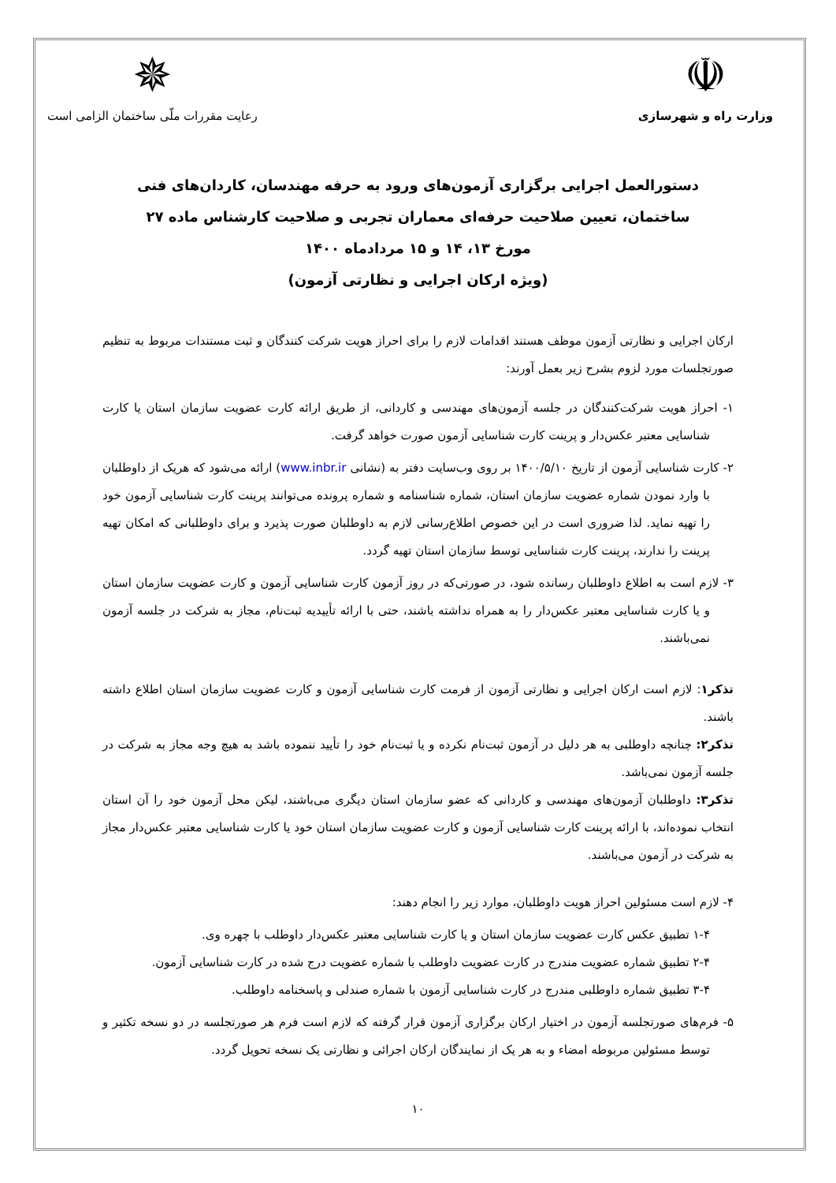☫
وزارت راه و شهرسازی
✵
رعایت مقررات ملّی ساختمان الزامی است
دستورالعمل اجرایی برگزاری آزمون‌های ورود به حرفه مهندسان، کاردان‌های فنی ساختمان، تعیین صلاحیت حرفه‌ای معماران تجربی و صلاحیت کارشناس ماده ۲۷
مورخ ۱۳، ۱۴ و ۱۵ مردادماه ۱۴۰۰
(ویژه ارکان اجرایی و نظارتی آزمون)
ارکان اجرایی و نظارتی آزمون موظف هستند اقدامات لازم را برای احراز هویت شرکت کنندگان و ثبت مستندات مربوط به تنظیم صورتجلسات مورد لزوم بشرح زیر بعمل آورند:
۱- احراز هویت شرکت‌کنندگان در جلسه آزمون‌های مهندسی و کاردانی، از طریق ارائه کارت عضویت سازمان استان یا کارت شناسایی معتبر عکس‌دار و پرینت کارت شناسایی آزمون صورت خواهد گرفت.
۲- کارت شناسایی آزمون از تاریخ ۱۴۰۰/۵/۱۰ بر روی وب‌سایت دفتر به (نشانی www.inbr.ir) ارائه می‌شود که هریک از داوطلبان با وارد نمودن شماره عضویت سازمان استان، شماره شناسنامه و شماره پرونده می‌توانند پرینت کارت شناسایی آزمون خود را تهیه نماید. لذا ضروری است در این خصوص اطلاع‌رسانی لازم به داوطلبان صورت پذیرد و برای داوطلبانی که امکان تهیه پرینت را ندارند، پرینت کارت شناسایی توسط سازمان استان تهیه گردد.
۳- لازم است به اطلاع داوطلبان رسانده شود، در صورتی‌که در روز آزمون کارت شناسایی آزمون و کارت عضویت سازمان استان و یا کارت شناسایی معتبر عکس‌دار را به همراه نداشته باشند، حتی با ارائه تأییدیه ثبت‌نام، مجاز به شرکت در جلسه آزمون نمی‌باشند.
تذکر۱: لازم است ارکان اجرایی و نظارتی آزمون از فرمت کارت شناسایی آزمون و کارت عضویت سازمان استان اطلاع داشته باشند.
تذکر۲: چنانچه داوطلبی به هر دلیل در آزمون ثبت‌نام نکرده و یا ثبت‌نام خود را تأیید ننموده باشد به هیچ وجه مجاز به شرکت در جلسه آزمون نمی‌باشد.
تذکر۳: داوطلبان آزمون‌های مهندسی و کاردانی که عضو سازمان استان دیگری می‌باشند، لیکن محل آزمون خود را آن استان انتخاب نموده‌اند، با ارائه پرینت کارت شناسایی آزمون و کارت عضویت سازمان استان خود یا کارت شناسایی معتبر عکس‌دار مجاز به شرکت در آزمون می‌باشند.
۴- لازم است مسئولین احراز هویت داوطلبان، موارد زیر را انجام دهند:
۱-۴ تطبیق عکس کارت عضویت سازمان استان و یا کارت شناسایی معتبر عکس‌دار داوطلب با چهره وی.
۲-۴ تطبیق شماره عضویت مندرج در کارت عضویت داوطلب با شماره عضویت درج شده در کارت شناسایی آزمون.
۳-۴ تطبیق شماره داوطلبی مندرج در کارت شناسایی آزمون با شماره صندلی و پاسخنامه داوطلب.
۵- فرم‌های صورتجلسه آزمون در اختیار ارکان برگزاری آزمون قرار گرفته که لازم است فرم هر صورتجلسه در دو نسخه تکثیر و توسط مسئولین مربوطه امضاء و به هر یک از نمایندگان ارکان اجرائی و نظارتی یک نسخه تحویل گردد.
۱۰